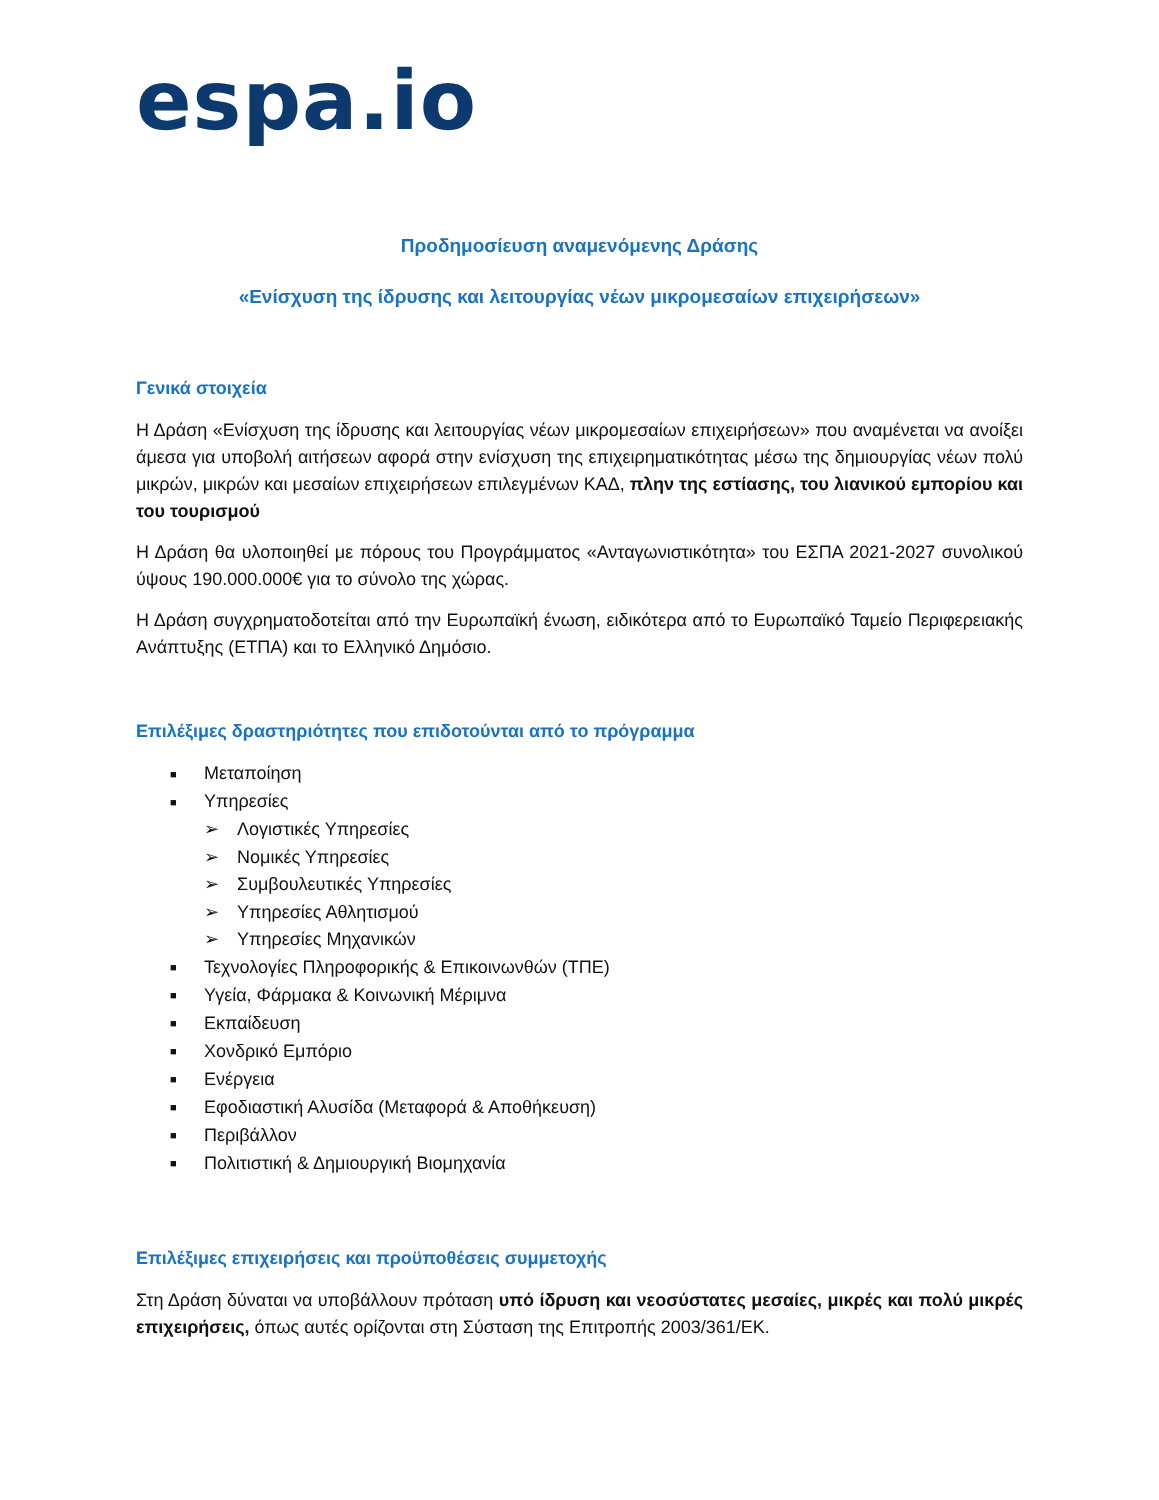espa.io
Προδημοσίευση αναμενόμενης Δράσης
«Ενίσχυση της ίδρυσης και λειτουργίας νέων μικρομεσαίων επιχειρήσεων»
Γενικά στοιχεία
Η Δράση «Ενίσχυση της ίδρυσης και λειτουργίας νέων μικρομεσαίων επιχειρήσεων» που αναμένεται να ανοίξει άμεσα για υποβολή αιτήσεων αφορά στην ενίσχυση της επιχειρηματικότητας μέσω της δημιουργίας νέων πολύ μικρών, μικρών και μεσαίων επιχειρήσεων επιλεγμένων ΚΑΔ, πλην της εστίασης, του λιανικού εμπορίου και του τουρισμού
Η Δράση θα υλοποιηθεί με πόρους του Προγράμματος «Ανταγωνιστικότητα» του ΕΣΠΑ 2021-2027 συνολικού ύψους 190.000.000€ για το σύνολο της χώρας.
Η Δράση συγχρηματοδοτείται από την Ευρωπαϊκή ένωση, ειδικότερα από το Ευρωπαϊκό Ταμείο Περιφερειακής Ανάπτυξης (ΕΤΠΑ) και το Ελληνικό Δημόσιο.
Επιλέξιμες δραστηριότητες που επιδοτούνται από το πρόγραμμα
■ Μεταποίηση
■ Υπηρεσίες
➢ Λογιστικές Υπηρεσίες
➢ Νομικές Υπηρεσίες
➢ Συμβουλευτικές Υπηρεσίες
➢ Υπηρεσίες Αθλητισμού
➢ Υπηρεσίες Μηχανικών
■ Τεχνολογίες Πληροφορικής & Επικοινωνθών (ΤΠΕ)
■ Υγεία, Φάρμακα & Κοινωνική Μέριμνα
■ Εκπαίδευση
■ Χονδρικό Εμπόριο
■ Ενέργεια
■ Εφοδιαστική Αλυσίδα (Μεταφορά & Αποθήκευση)
■ Περιβάλλον
■ Πολιτιστική & Δημιουργική Βιομηχανία
Επιλέξιμες επιχειρήσεις και προϋποθέσεις συμμετοχής
Στη Δράση δύναται να υποβάλλουν πρόταση υπό ίδρυση και νεοσύστατες μεσαίες, μικρές και πολύ μικρές επιχειρήσεις, όπως αυτές ορίζονται στη Σύσταση της Επιτροπής 2003/361/ΕΚ.